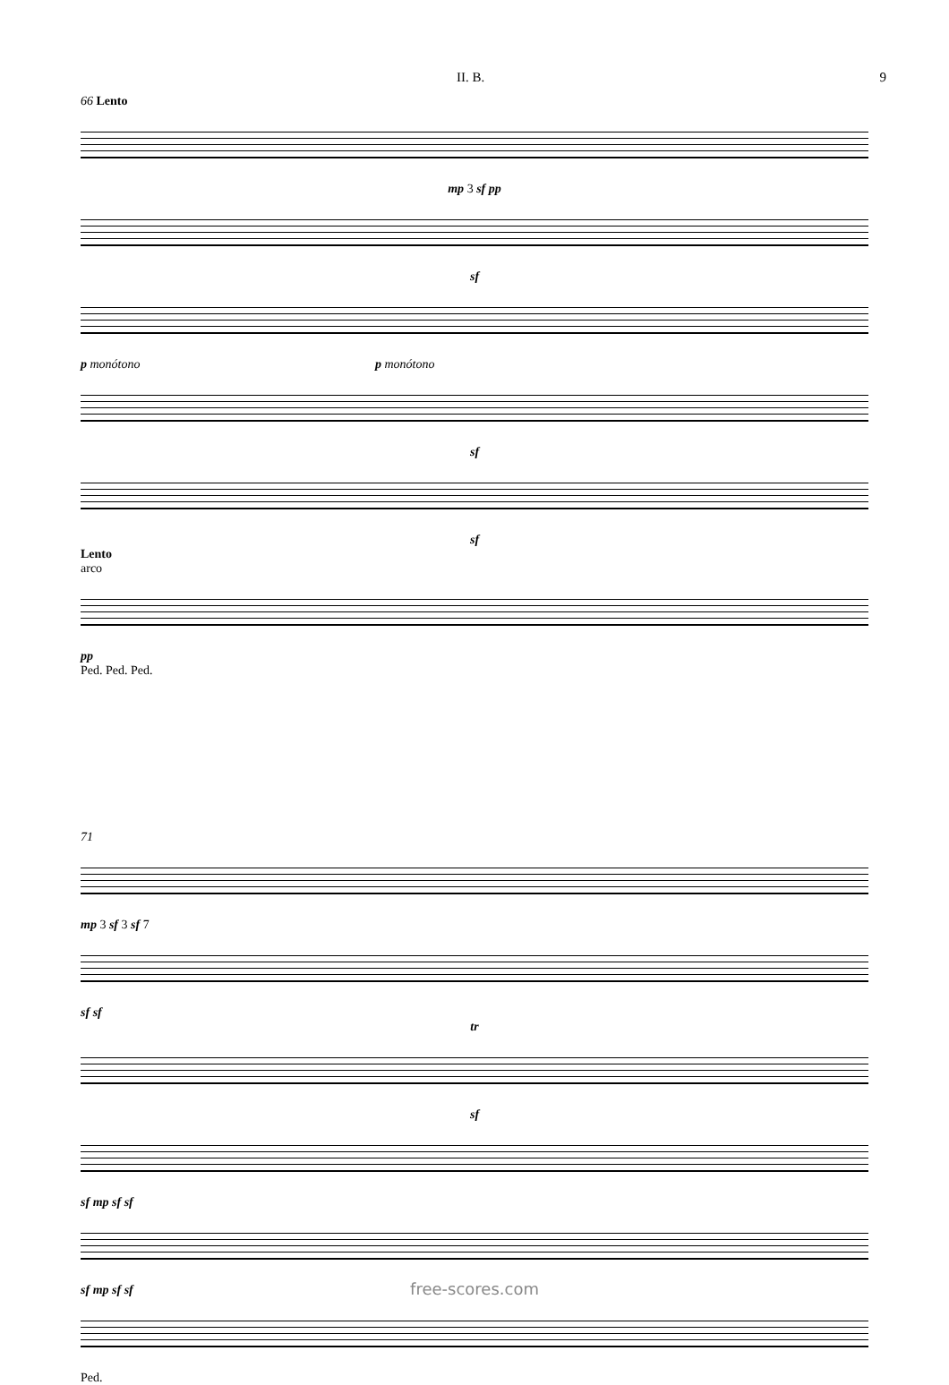II. B. 9
66 Lento
mp 3 sf pp
sf
p monótono p monótono
sf
sf
Lento
arco
pp
Ped. Ped. Ped.
71
mp 3 sf 3 sf 7
sf sf
tr
sf
sf mp sf sf
sf mp sf sf
Ped.
free-scores.com